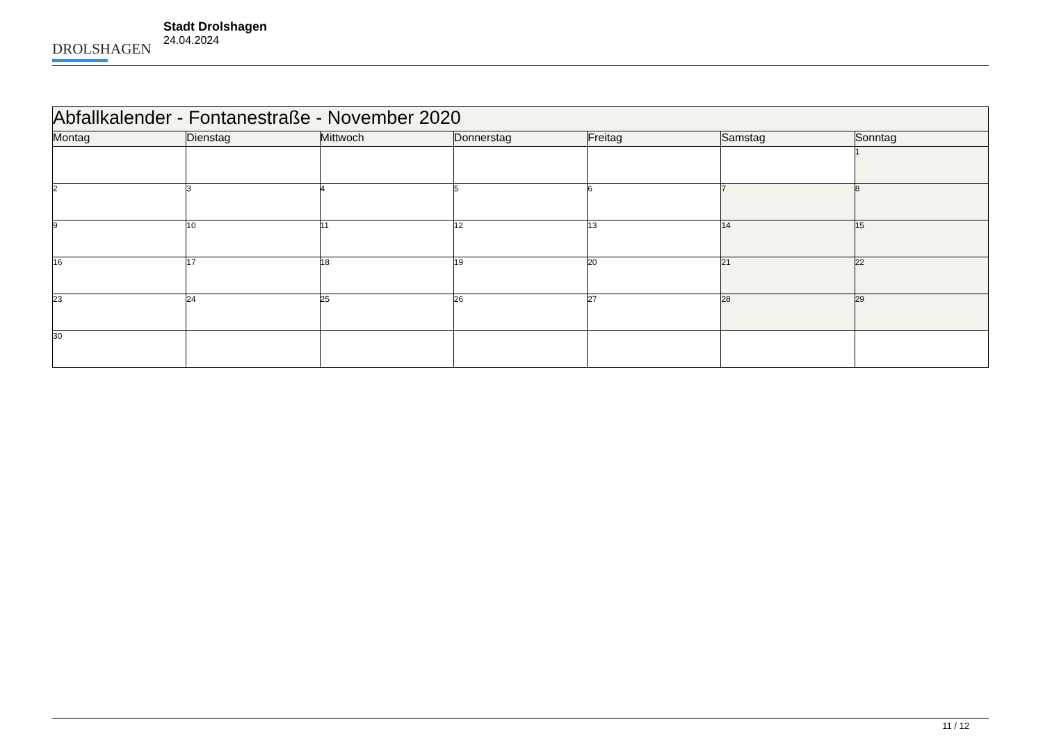DROLSHAGEN
Stadt Drolshagen
24.04.2024
| Abfallkalender - Fontanestraße - November 2020 | | | | | | |
| --- | --- | --- | --- | --- | --- | --- |
| Montag | Dienstag | Mittwoch | Donnerstag | Freitag | Samstag | Sonntag |
| | | | | | | 1 |
| 2 | 3 | 4 | 5 | 6 | 7 | 8 |
| 9 | 10 | 11 | 12 | 13 | 14 | 15 |
| 16 | 17 | 18 | 19 | 20 | 21 | 22 |
| 23 | 24 | 25 | 26 | 27 | 28 | 29 |
| 30 | | | | | | |
11 / 12